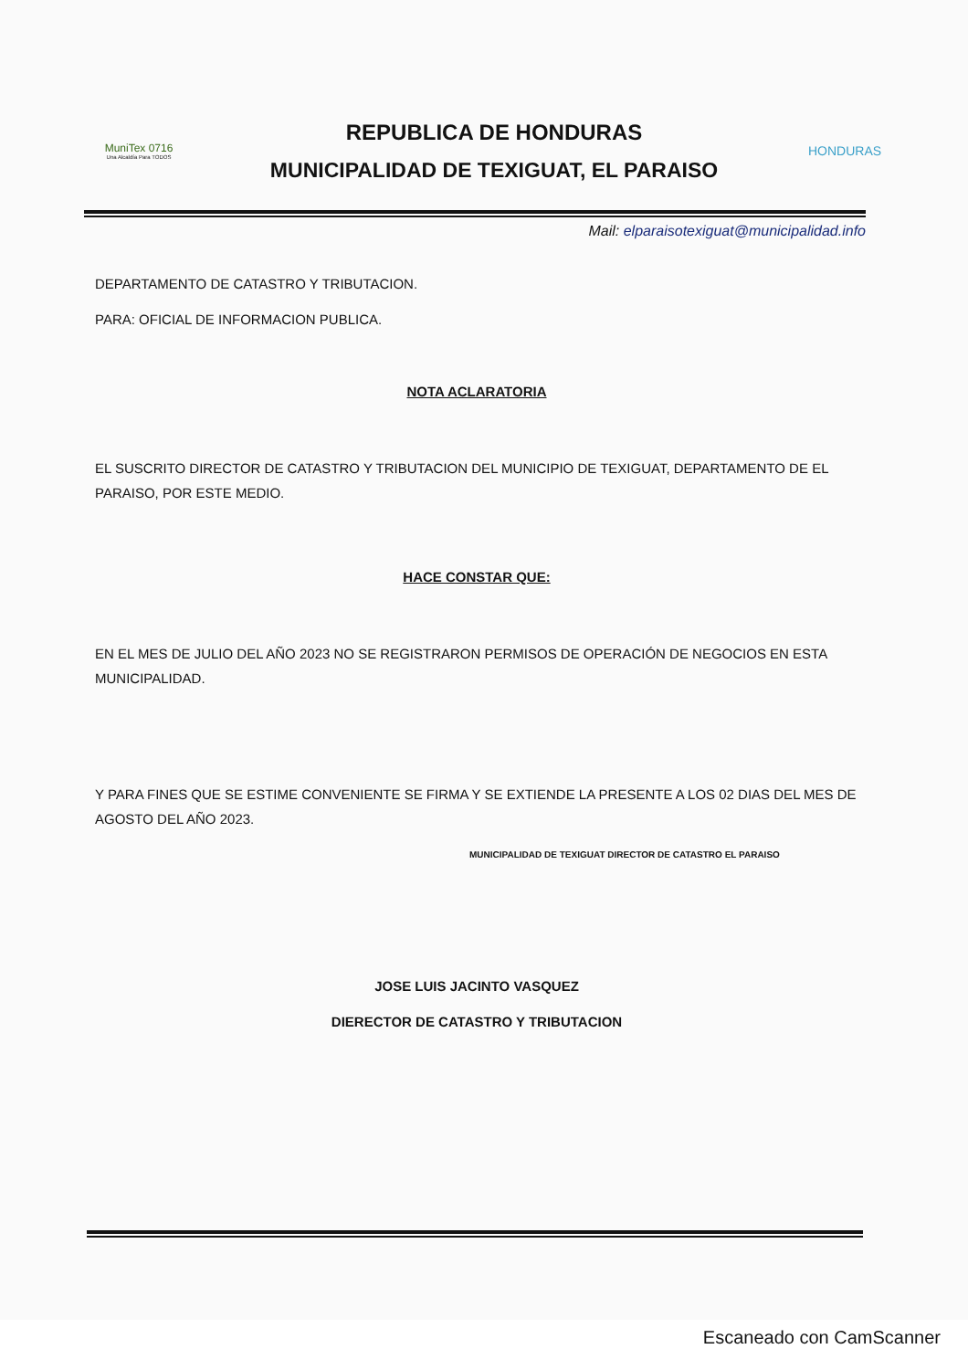MuniTex 0716
Una Alcaldía Para TODOS
REPUBLICA DE HONDURAS
MUNICIPALIDAD DE TEXIGUAT, EL PARAISO
HONDURAS
Mail: elparaisotexiguat@municipalidad.info
DEPARTAMENTO DE CATASTRO Y TRIBUTACION.
PARA: OFICIAL DE INFORMACION PUBLICA.
NOTA ACLARATORIA
EL SUSCRITO DIRECTOR DE CATASTRO Y TRIBUTACION DEL MUNICIPIO DE TEXIGUAT, DEPARTAMENTO DE EL PARAISO, POR ESTE MEDIO.
HACE CONSTAR QUE:
EN EL MES DE JULIO DEL AÑO 2023 NO SE REGISTRARON PERMISOS DE OPERACIÓN DE NEGOCIOS EN ESTA MUNICIPALIDAD.
Y PARA FINES QUE SE ESTIME CONVENIENTE SE FIRMA Y SE EXTIENDE LA PRESENTE A LOS 02 DIAS DEL MES DE AGOSTO DEL AÑO 2023.
MUNICIPALIDAD DE TEXIGUAT DIRECTOR DE CATASTRO EL PARAISO
JOSE LUIS JACINTO VASQUEZ
DIERECTOR DE CATASTRO Y TRIBUTACION
Escaneado con CamScanner